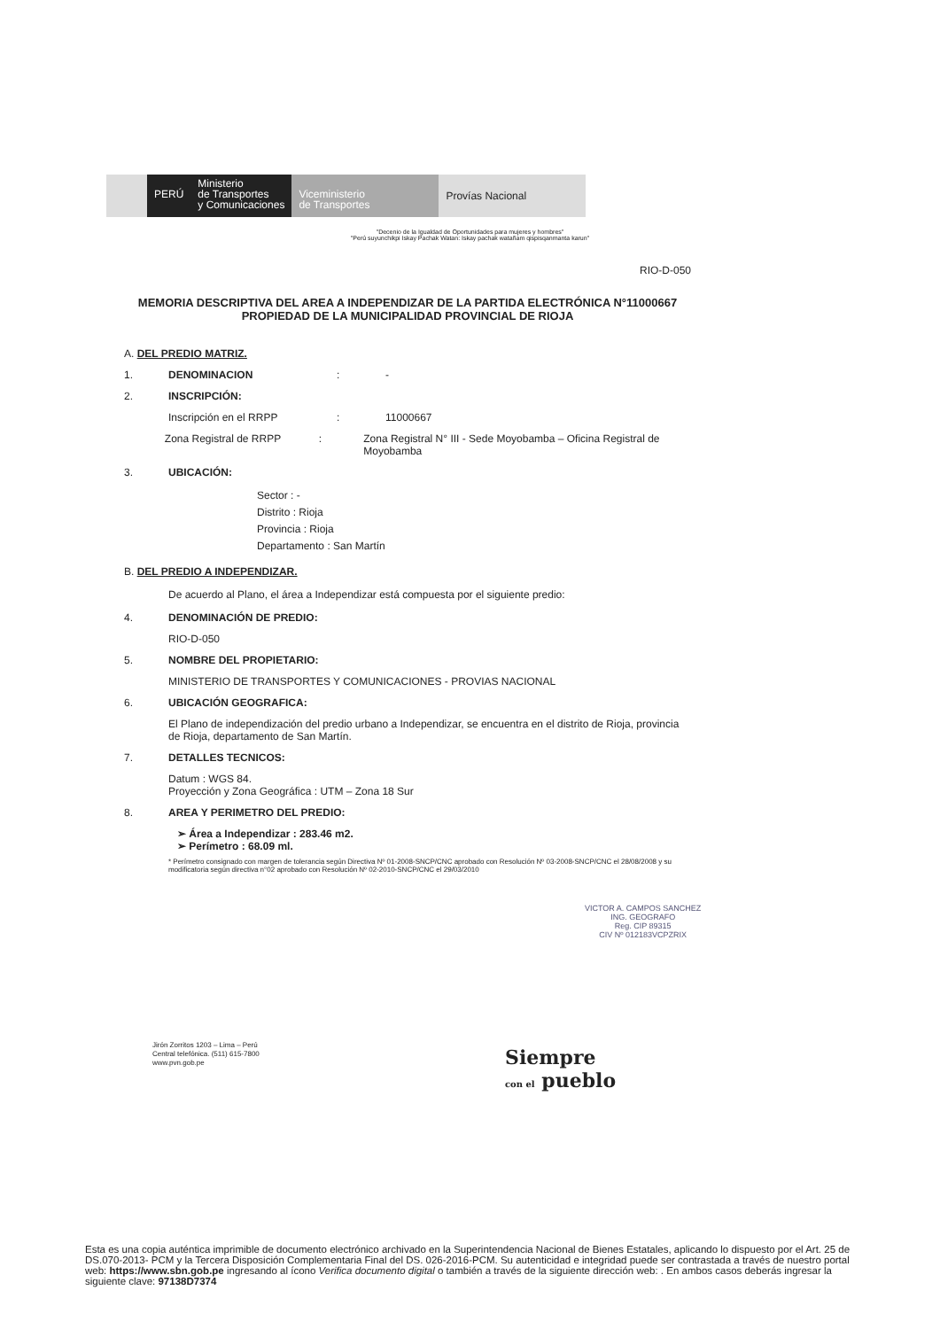PERÚ
Ministerio
de Transportes
y Comunicaciones
Viceministerio
de Transportes
Provías Nacional
"Decenio de la Igualdad de Oportunidades para mujeres y hombres"
"Perú suyunchikpi Iskay Pachak Watan: Iskay pachak watañam qispisqanmanta karun"
RIO-D-050
MEMORIA DESCRIPTIVA DEL AREA A INDEPENDIZAR DE LA PARTIDA ELECTRÓNICA N°11000667 PROPIEDAD DE LA MUNICIPALIDAD PROVINCIAL DE RIOJA
A. DEL PREDIO MATRIZ.
1. DENOMINACION: -
2. INSCRIPCIÓN:
Inscripción en el RRPP: 11000667
Zona Registral de RRPP: Zona Registral N° III - Sede Moyobamba – Oficina Registral de Moyobamba
3. UBICACIÓN:
Sector : -
Distrito : Rioja
Provincia : Rioja
Departamento : San Martín
B. DEL PREDIO A INDEPENDIZAR.
De acuerdo al Plano, el área a Independizar está compuesta por el siguiente predio:
4. DENOMINACIÓN DE PREDIO:
RIO-D-050
5. NOMBRE DEL PROPIETARIO:
MINISTERIO DE TRANSPORTES Y COMUNICACIONES - PROVIAS NACIONAL
6. UBICACIÓN GEOGRAFICA:
El Plano de independización del predio urbano a Independizar, se encuentra en el distrito de Rioja, provincia de Rioja, departamento de San Martín.
7. DETALLES TECNICOS:
Datum : WGS 84.
Proyección y Zona Geográfica : UTM – Zona 18 Sur
8. AREA Y PERIMETRO DEL PREDIO:
➢ Área a Independizar : 283.46 m2.
➢ Perímetro : 68.09 ml.
* Perímetro consignado con margen de tolerancia según Directiva Nº 01-2008-SNCP/CNC aprobado con Resolución Nº 03-2008-SNCP/CNC el 28/08/2008 y su modificatoria según directiva n°02 aprobado con Resolución Nº 02-2010-SNCP/CNC el 29/03/2010
VICTOR A. CAMPOS SANCHEZ
ING. GEOGRAFO
Reg. CIP 89315
CIV Nº 012183VCPZRIX
Jirón Zorritos 1203 – Lima – Perú
Central telefónica. (511) 615-7800
www.pvn.gob.pe
Siempre
con el pueblo
Esta es una copia auténtica imprimible de documento electrónico archivado en la Superintendencia Nacional de Bienes Estatales, aplicando lo dispuesto por el Art. 25 de DS.070-2013- PCM y la Tercera Disposición Complementaria Final del DS. 026-2016-PCM. Su autenticidad e integridad puede ser contrastada a través de nuestro portal web: https://www.sbn.gob.pe ingresando al ícono Verifica documento digital o también a través de la siguiente dirección web: . En ambos casos deberás ingresar la siguiente clave: 97138D7374